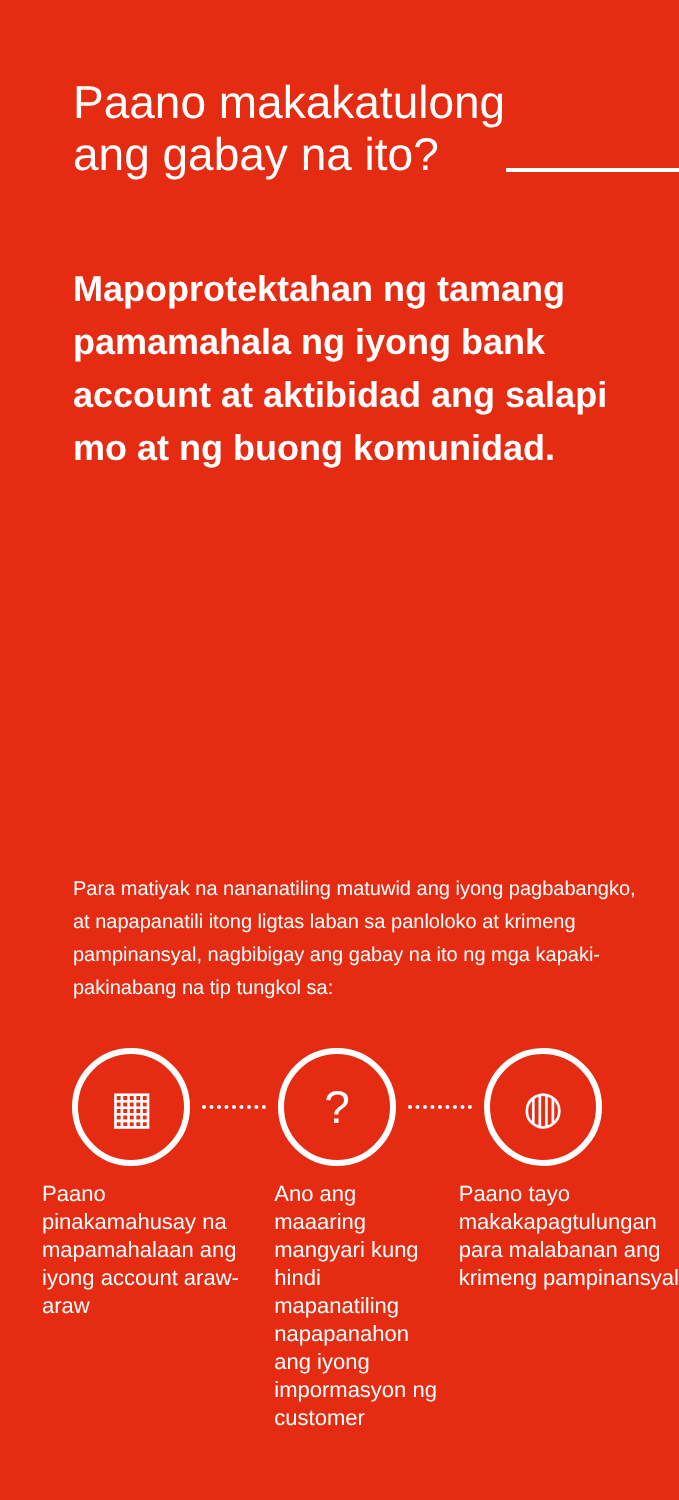Paano makakatulong
ang gabay na ito?
Mapoprotektahan ng tamang pamamahala ng iyong bank account at aktibidad ang salapi mo at ng buong komunidad.
Para matiyak na nananatiling matuwid ang iyong pagbabangko, at napapanatili itong ligtas laban sa panloloko at krimeng pampinansyal, nagbibigay ang gabay na ito ng mga kapaki-pakinabang na tip tungkol sa:
▦ ? ◍
Paano pinakamahusay na mapamahalaan ang iyong account araw-araw
Ano ang maaaring mangyari kung hindi mapanatiling napapanahon ang iyong impormasyon ng customer
Paano tayo makakapagtulungan para malabanan ang krimeng pampinansyal